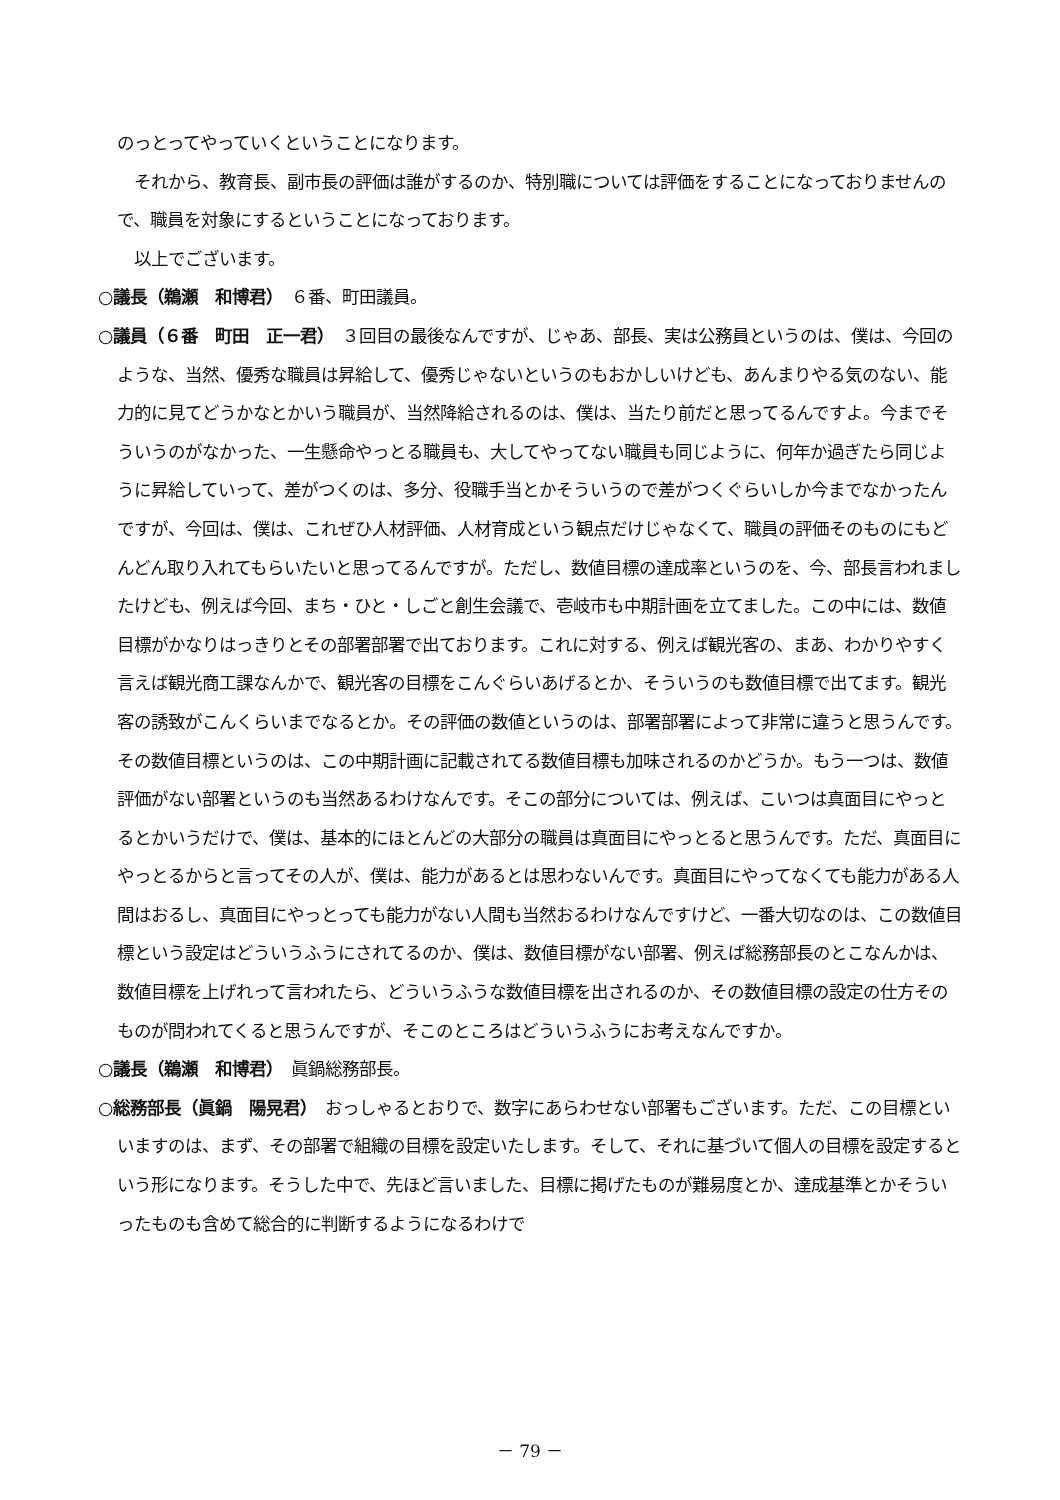のっとってやっていくということになります。
　それから、教育長、副市長の評価は誰がするのか、特別職については評価をすることになっておりませんので、職員を対象にするということになっております。
　以上でございます。
○議長（鵜瀬　和博君）　６番、町田議員。
○議員（６番　町田　正一君）　３回目の最後なんですが、じゃあ、部長、実は公務員というのは、僕は、今回のような、当然、優秀な職員は昇給して、優秀じゃないというのもおかしいけども、あんまりやる気のない、能力的に見てどうかなとかいう職員が、当然降給されるのは、僕は、当たり前だと思ってるんですよ。今までそういうのがなかった、一生懸命やっとる職員も、大してやってない職員も同じように、何年か過ぎたら同じように昇給していって、差がつくのは、多分、役職手当とかそういうので差がつくぐらいしか今までなかったんですが、今回は、僕は、これぜひ人材評価、人材育成という観点だけじゃなくて、職員の評価そのものにもどんどん取り入れてもらいたいと思ってるんですが。ただし、数値目標の達成率というのを、今、部長言われましたけども、例えば今回、まち・ひと・しごと創生会議で、壱岐市も中期計画を立てました。この中には、数値目標がかなりはっきりとその部署部署で出ております。これに対する、例えば観光客の、まあ、わかりやすく言えば観光商工課なんかで、観光客の目標をこんぐらいあげるとか、そういうのも数値目標で出てます。観光客の誘致がこんくらいまでなるとか。その評価の数値というのは、部署部署によって非常に違うと思うんです。その数値目標というのは、この中期計画に記載されてる数値目標も加味されるのかどうか。もう一つは、数値評価がない部署というのも当然あるわけなんです。そこの部分については、例えば、こいつは真面目にやっとるとかいうだけで、僕は、基本的にほとんどの大部分の職員は真面目にやっとると思うんです。ただ、真面目にやっとるからと言ってその人が、僕は、能力があるとは思わないんです。真面目にやってなくても能力がある人間はおるし、真面目にやっとっても能力がない人間も当然おるわけなんですけど、一番大切なのは、この数値目標という設定はどういうふうにされてるのか、僕は、数値目標がない部署、例えば総務部長のとこなんかは、数値目標を上げれって言われたら、どういうふうな数値目標を出されるのか、その数値目標の設定の仕方そのものが問われてくると思うんですが、そこのところはどういうふうにお考えなんですか。
○議長（鵜瀬　和博君）　眞鍋総務部長。
○総務部長（眞鍋　陽晃君）　おっしゃるとおりで、数字にあらわせない部署もございます。ただ、この目標といいますのは、まず、その部署で組織の目標を設定いたします。そして、それに基づいて個人の目標を設定するという形になります。そうした中で、先ほど言いました、目標に掲げたものが難易度とか、達成基準とかそういったものも含めて総合的に判断するようになるわけで
－ 79 －